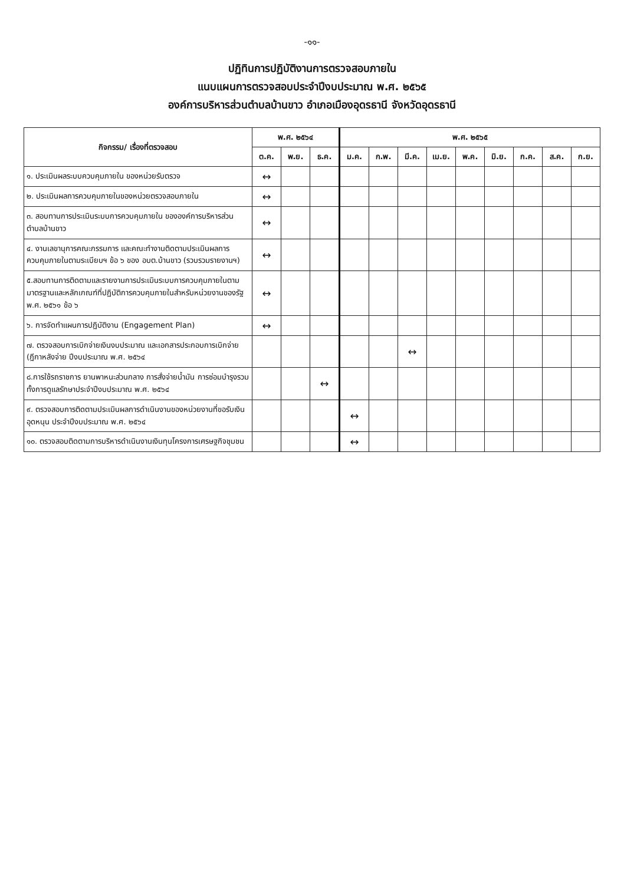-๑๑-
ปฏิทินการปฏิบัติงานการตรวจสอบภายใน
แนบแผนการตรวจสอบประจำปีงบประมาณ พ.ศ. ๒๕๖๕
องค์การบริหารส่วนตำบลบ้านขาว อำเภอเมืองอุดรธานี จังหวัดอุดรธานี
| กิจกรรม/ เรื่องที่ตรวจสอบ | พ.ศ. ๒๕๖๔ | | | พ.ศ. ๒๕๖๕ | | | | | | | | |
| --- | --- | --- | --- | --- | --- | --- | --- | --- | --- | --- | --- | --- |
| | ต.ค. | พ.ย. | ธ.ค. | ม.ค. | ก.พ. | มี.ค. | เม.ย. | พ.ค. | มิ.ย. | ก.ค. | ส.ค. | ก.ย. |
| ๑. ประเมินผลระบบควบคุมภายใน ของหน่วยรับตรวจ | ↔ | | | | | | | | | | | |
| ๒. ประเมินผลการควบคุมภายในของหน่วยตรวจสอบภายใน | ↔ | | | | | | | | | | | |
| ๓. สอบทานการประเมินระบบการควบคุมภายใน ขององค์การบริหารส่วนตำบลบ้านขาว | ↔ | | | | | | | | | | | |
| ๔. งานเลขานุการคณะกรรมการ และคณะทำงานติดตามประเมินผลการควบคุมภายในตามระเบียบฯ ข้อ ๖ ของ อบต.บ้านขาว (รวบรวมรายงานฯ) | ↔ | | | | | | | | | | | |
| ๕.สอบทานการติดตามและรายงานการประเมินระบบการควบคุมภายในตามมาตรฐานและหลักเกณฑ์ที่ปฏิบัติการควบคุมภายในสำหรับหน่วยงานของรัฐ พ.ศ. ๒๕๖๑ ข้อ ๖ | ↔ | | | | | | | | | | | |
| ๖. การจัดทำแผนการปฏิบัติงาน (Engagement Plan) | ↔ | | | | | | | | | | | |
| ๗. ตรวจสอบการเบิกจ่ายเงินงบประมาณ และเอกสารประกอบการเบิกจ่าย (ฎีกาหลังจ่าย ปีงบประมาณ พ.ศ. ๒๕๖๔ | | | | | | ↔ | | | | | | |
| ๘.การใช้รถราชการ ยานพาหนะส่วนกลาง การสั่งจ่ายน้ำมัน การซ่อมบำรุงรวมทั้งการดูแลรักษาประจำปีงบประมาณ พ.ศ. ๒๕๖๔ | | | ↔ | | | | | | | | | |
| ๙. ตรวจสอบการติดตามประเมินผลการดำเนินงานของหน่วยงานที่ขอรับเงินอุดหนุน ประจำปีงบประมาณ พ.ศ. ๒๕๖๔ | | | | ↔ | | | | | | | | |
| ๑๐. ตรวจสอบติดตามการบริหารดำเนินงานเงินทุนโครงการเศรษฐกิจชุมชน | | | | ↔ | | | | | | | | |